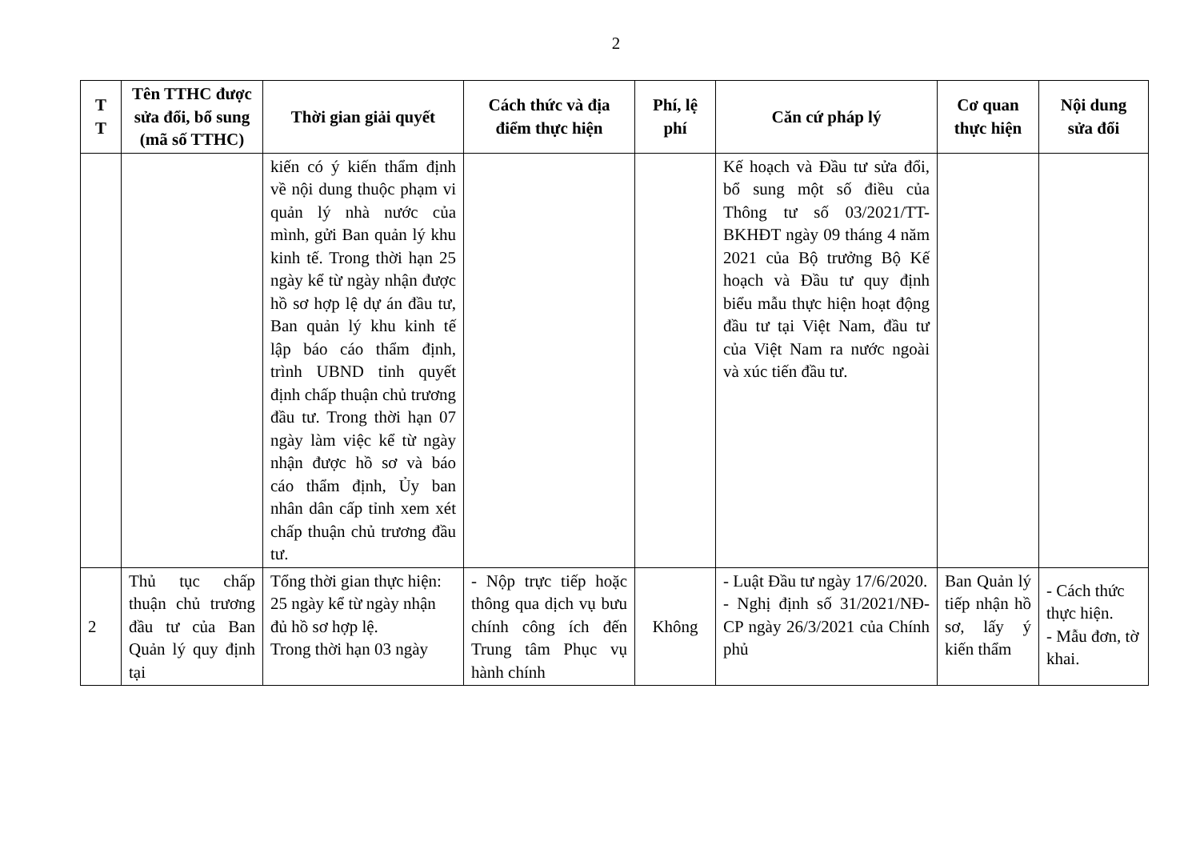2
| T T | Tên TTHC được sửa đổi, bổ sung (mã số TTHC) | Thời gian giải quyết | Cách thức và địa điểm thực hiện | Phí, lệ phí | Căn cứ pháp lý | Cơ quan thực hiện | Nội dung sửa đổi |
| --- | --- | --- | --- | --- | --- | --- | --- |
| | | kiến có ý kiến thẩm định về nội dung thuộc phạm vi quản lý nhà nước của mình, gửi Ban quản lý khu kinh tế. Trong thời hạn 25 ngày kể từ ngày nhận được hồ sơ hợp lệ dự án đầu tư, Ban quản lý khu kinh tế lập báo cáo thẩm định, trình UBND tỉnh quyết định chấp thuận chủ trương đầu tư. Trong thời hạn 07 ngày làm việc kể từ ngày nhận được hồ sơ và báo cáo thẩm định, Ủy ban nhân dân cấp tỉnh xem xét chấp thuận chủ trương đầu tư. | | | Kế hoạch và Đầu tư sửa đổi, bổ sung một số điều của Thông tư số 03/2021/TT-BKHĐT ngày 09 tháng 4 năm 2021 của Bộ trưởng Bộ Kế hoạch và Đầu tư quy định biểu mẫu thực hiện hoạt động đầu tư tại Việt Nam, đầu tư của Việt Nam ra nước ngoài và xúc tiến đầu tư. | | |
| 2 | Thủ tục chấp thuận chủ trương đầu tư của Ban Quản lý quy định tại | Tổng thời gian thực hiện: 25 ngày kể từ ngày nhận đủ hồ sơ hợp lệ. Trong thời hạn 03 ngày | - Nộp trực tiếp hoặc thông qua dịch vụ bưu chính công ích đến Trung tâm Phục vụ hành chính | Không | - Luật Đầu tư ngày 17/6/2020. - Nghị định số 31/2021/NĐ-CP ngày 26/3/2021 của Chính phủ | Ban Quản lý tiếp nhận hồ sơ, lấy ý kiến thẩm | - Cách thức thực hiện. - Mẫu đơn, tờ khai. |